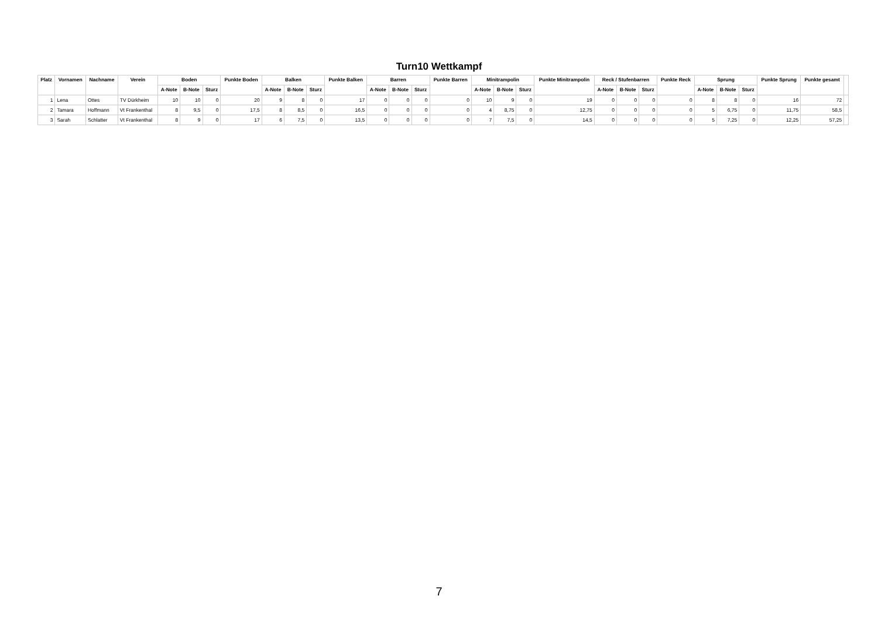Turn10 Wettkampf
| Platz | Vornamen | Nachname | Verein | Boden | | | Punkte Boden | Balken | | | Punkte Balken | Barren | | | Punkte Barren | Minitrampolin | | | Punkte Minitrampolin | Reck / Stufenbarren | | | Punkte Reck | Sprung | | | Punkte Sprung | Punkte gesamt | |
| --- | --- | --- | --- | --- | --- | --- | --- | --- | --- | --- | --- | --- | --- | --- | --- | --- | --- | --- | --- | --- | --- | --- | --- | --- | --- | --- | --- | --- | --- |
| | | | | A-Note | B-Note | Sturz | | A-Note | B-Note | Sturz | | A-Note | B-Note | Sturz | | A-Note | B-Note | Sturz | | A-Note | B-Note | Sturz | | A-Note | B-Note | Sturz | | | |
| 1 | Lena | Ottes | TV Dürkheim | 10 | 10 | 0 | 20 | 9 | 8 | 0 | 17 | 0 | 0 | 0 | 0 | 10 | 9 | 0 | 19 | 0 | 0 | 0 | 0 | 8 | 8 | 0 | 16 | 72 | |
| 2 | Tamara | Hoffmann | Vt Frankenthal | 8 | 9,5 | 0 | 17,5 | 8 | 8,5 | 0 | 16,5 | 0 | 0 | 0 | 0 | 4 | 8,75 | 0 | 12,75 | 0 | 0 | 0 | 0 | 5 | 6,75 | 0 | 11,75 | 58,5 | |
| 3 | Sarah | Schlatter | Vt Frankenthal | 8 | 9 | 0 | 17 | 6 | 7,5 | 0 | 13,5 | 0 | 0 | 0 | 0 | 7 | 7,5 | 0 | 14,5 | 0 | 0 | 0 | 0 | 5 | 7,25 | 0 | 12,25 | 57,25 | |
7